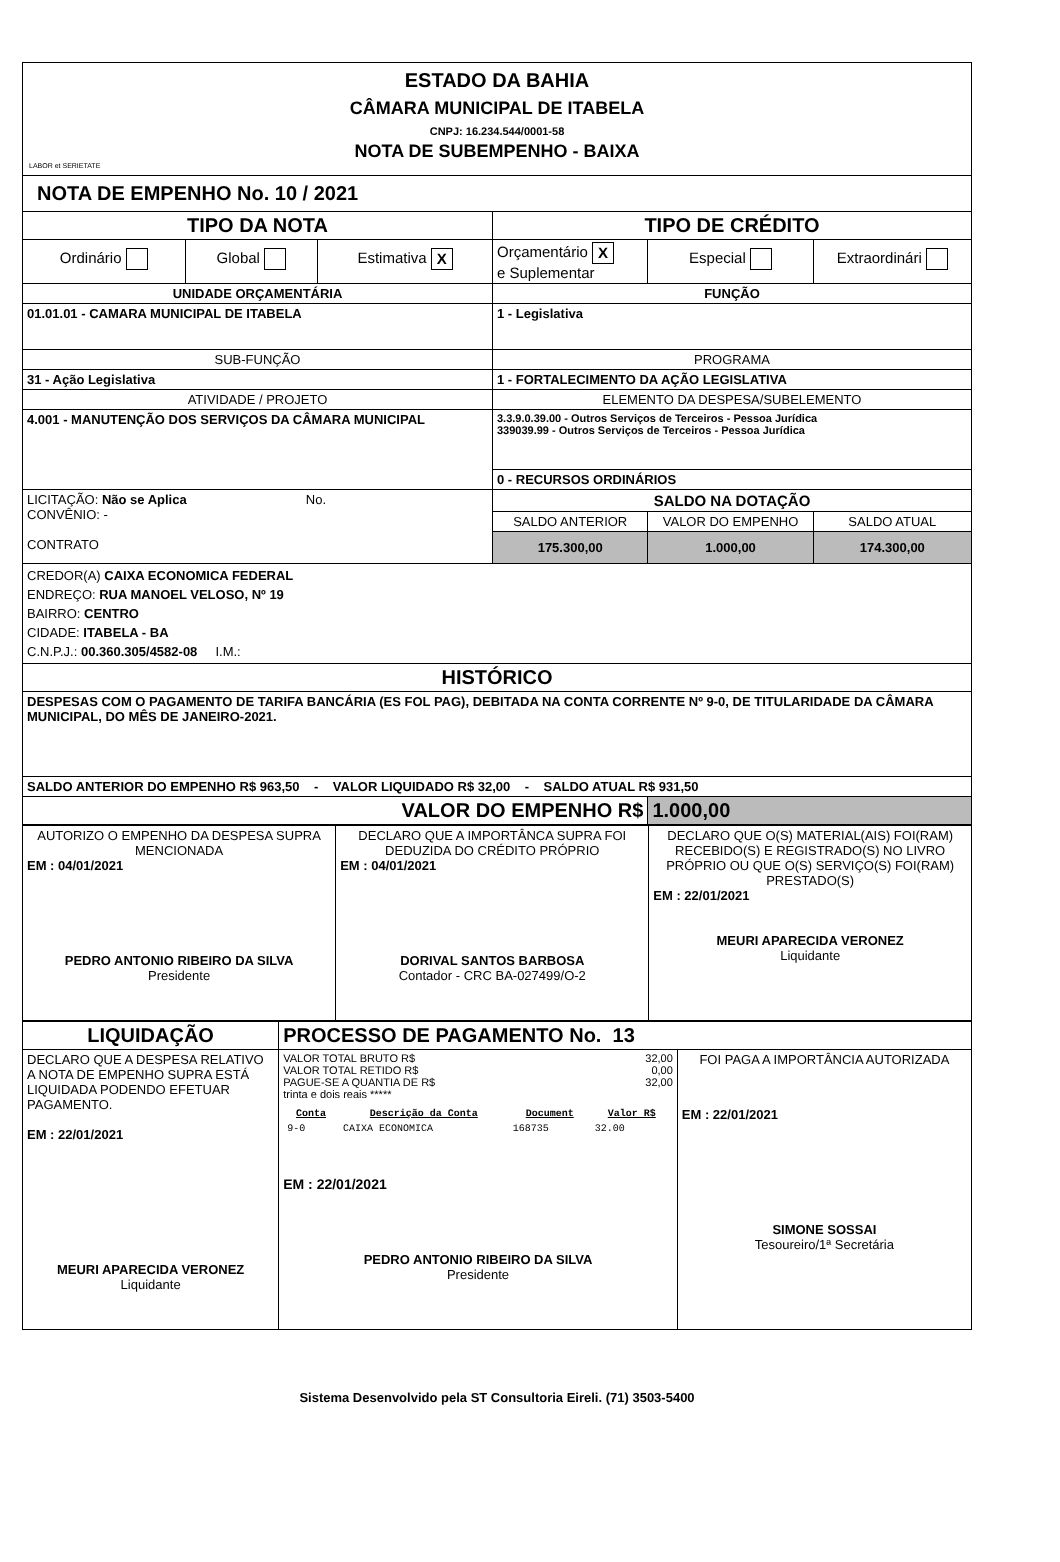| ESTADO DA BAHIA CÂMARA MUNICIPAL DE ITABELA CNPJ: 16.234.544/0001-58 NOTA DE SUBEMPENHO - BAIXA LABOR et SERIETATE | | | | | |
| NOTA DE EMPENHO No. 10 / 2021 | | | | | |
| TIPO DA NOTA | | | TIPO DE CRÉDITO | | |
| Ordinário | Global | Estimativa X | Orçamentário X e Suplementar | Especial | Extraordinári |
| UNIDADE ORÇAMENTÁRIA | | | FUNÇÃO | | |
| 01.01.01 - CAMARA MUNICIPAL DE ITABELA | | | 1 - Legislativa | | |
| SUB-FUNÇÃO | | | PROGRAMA | | |
| 31 - Ação Legislativa | | | 1 - FORTALECIMENTO DA AÇÃO LEGISLATIVA | | |
| ATIVIDADE / PROJETO | | | ELEMENTO DA DESPESA/SUBELEMENTO | | |
| 4.001 - MANUTENÇÃO DOS SERVIÇOS DA CÂMARA MUNICIPAL | | | 3.3.9.0.39.00 - Outros Serviços de Terceiros - Pessoa Jurídica 339039.99 - Outros Serviços de Terceiros - Pessoa Jurídica | | |
| | | | 0 - RECURSOS ORDINÁRIOS | | |
| LICITAÇÃO: Não se Aplica No. CONVÊNIO: - CONTRATO | | | SALDO NA DOTAÇÃO | | |
| | | | SALDO ANTERIOR | VALOR DO EMPENHO | SALDO ATUAL |
| | | | 175.300,00 | 1.000,00 | 174.300,00 |
| CREDOR(A) CAIXA ECONOMICA FEDERAL ENDREÇO: RUA MANOEL VELOSO, Nº 19 BAIRRO: CENTRO CIDADE: ITABELA - BA C.N.P.J.: 00.360.305/4582-08 I.M.: | | | | | |
| HISTÓRICO | | | | | |
| DESPESAS COM O PAGAMENTO DE TARIFA BANCÁRIA (ES FOL PAG), DEBITADA NA CONTA CORRENTE Nº 9-0, DE TITULARIDADE DA CÂMARA MUNICIPAL, DO MÊS DE JANEIRO-2021. | | | | | |
| SALDO ANTERIOR DO EMPENHO R$ 963,50 - VALOR LIQUIDADO R$ 32,00 - SALDO ATUAL R$ 931,50 | | | | | |
| VALOR DO EMPENHO R$ | | | | 1.000,00 | |
| AUTORIZO O EMPENHO DA DESPESA SUPRA MENCIONADA EM : 04/01/2021 PEDRO ANTONIO RIBEIRO DA SILVA Presidente | DECLARO QUE A IMPORTÂNCA SUPRA FOI DEDUZIDA DO CRÉDITO PRÓPRIO EM : 04/01/2021 DORIVAL SANTOS BARBOSA Contador - CRC BA-027499/O-2 | DECLARO QUE O(S) MATERIAL(AIS) FOI(RAM) RECEBIDO(S) E REGISTRADO(S) NO LIVRO PRÓPRIO OU QUE O(S) SERVIÇO(S) FOI(RAM) PRESTADO(S) EM : 22/01/2021 MEURI APARECIDA VERONEZ Liquidante |
| LIQUIDAÇÃO | PROCESSO DE PAGAMENTO No. 13 | |
| DECLARO QUE A DESPESA RELATIVO A NOTA DE EMPENHO SUPRA ESTÁ LIQUIDADA PODENDO EFETUAR PAGAMENTO. EM : 22/01/2021 MEURI APARECIDA VERONEZ Liquidante | VALOR TOTAL BRUTO R$ 32,00 VALOR TOTAL RETIDO R$ 0,00 PAGUE-SE A QUANTIA DE R$ 32,00 trinta e dois reais ***** / Conta / Descrição da Conta / Document / Valor R$ / / --- / --- / --- / --- / / 9-0 / CAIXA ECONOMICA / 168735 / 32.00 / EM : 22/01/2021 PEDRO ANTONIO RIBEIRO DA SILVA Presidente | FOI PAGA A IMPORTÂNCIA AUTORIZADA EM : 22/01/2021 SIMONE SOSSAI Tesoureiro/1ª Secretária |
Sistema Desenvolvido pela ST Consultoria Eireli. (71) 3503-5400